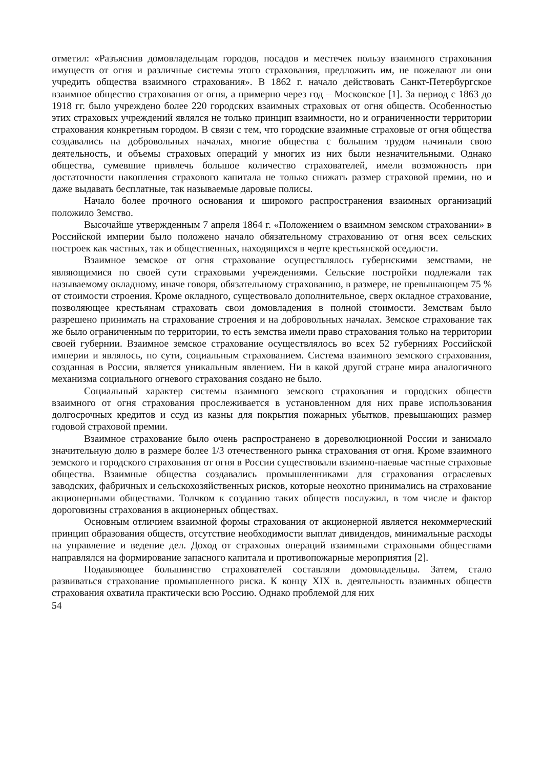отметил: «Разъяснив домовладельцам городов, посадов и местечек пользу взаимного страхования имуществ от огня и различные системы этого страхования, предложить им, не пожелают ли они учредить общества взаимного страхования». В 1862 г. начало действовать Санкт-Петербургское взаимное общество страхования от огня, а примерно через год – Московское [1]. За период с 1863 до 1918 гг. было учреждено более 220 городских взаимных страховых от огня обществ. Особенностью этих страховых учреждений являлся не только принцип взаимности, но и ограниченности территории страхования конкретным городом. В связи с тем, что городские взаимные страховые от огня общества создавались на добровольных началах, многие общества с большим трудом начинали свою деятельность, и объемы страховых операций у многих из них были незначительными. Однако общества, сумевшие привлечь большое количество страхователей, имели возможность при достаточности накопления страхового капитала не только снижать размер страховой премии, но и даже выдавать бесплатные, так называемые даровые полисы.
Начало более прочного основания и широкого распространения взаимных организаций положило Земство.
Высочайше утвержденным 7 апреля 1864 г. «Положением о взаимном земском страховании» в Российской империи было положено начало обязательному страхованию от огня всех сельских построек как частных, так и общественных, находящихся в черте крестьянской оседлости.
Взаимное земское от огня страхование осуществлялось губернскими земствами, не являющимися по своей сути страховыми учреждениями. Сельские постройки подлежали так называемому окладному, иначе говоря, обязательному страхованию, в размере, не превышающем 75 % от стоимости строения. Кроме окладного, существовало дополнительное, сверх окладное страхование, позволяющее крестьянам страховать свои домовладения в полной стоимости. Земствам было разрешено принимать на страхование строения и на добровольных началах. Земское страхование так же было ограниченным по территории, то есть земства имели право страхования только на территории своей губернии. Взаимное земское страхование осуществлялось во всех 52 губерниях Российской империи и являлось, по сути, социальным страхованием. Система взаимного земского страхования, созданная в России, является уникальным явлением. Ни в какой другой стране мира аналогичного механизма социального огневого страхования создано не было.
Социальный характер системы взаимного земского страхования и городских обществ взаимного от огня страхования прослеживается в установленном для них праве использования долгосрочных кредитов и ссуд из казны для покрытия пожарных убытков, превышающих размер годовой страховой премии.
Взаимное страхование было очень распространено в дореволюционной России и занимало значительную долю в размере более 1/3 отечественного рынка страхования от огня. Кроме взаимного земского и городского страхования от огня в России существовали взаимно-паевые частные страховые общества. Взаимные общества создавались промышленниками для страхования отраслевых заводских, фабричных и сельскохозяйственных рисков, которые неохотно принимались на страхование акционерными обществами. Толчком к созданию таких обществ послужил, в том числе и фактор дороговизны страхования в акционерных обществах.
Основным отличием взаимной формы страхования от акционерной является некоммерческий принцип образования обществ, отсутствие необходимости выплат дивидендов, минимальные расходы на управление и ведение дел. Доход от страховых операций взаимными страховыми обществами направлялся на формирование запасного капитала и противопожарные мероприятия [2].
Подавляющее большинство страхователей составляли домовладельцы. Затем, стало развиваться страхование промышленного риска. К концу XIX в. деятельность взаимных обществ страхования охватила практически всю Россию. Однако проблемой для них
54